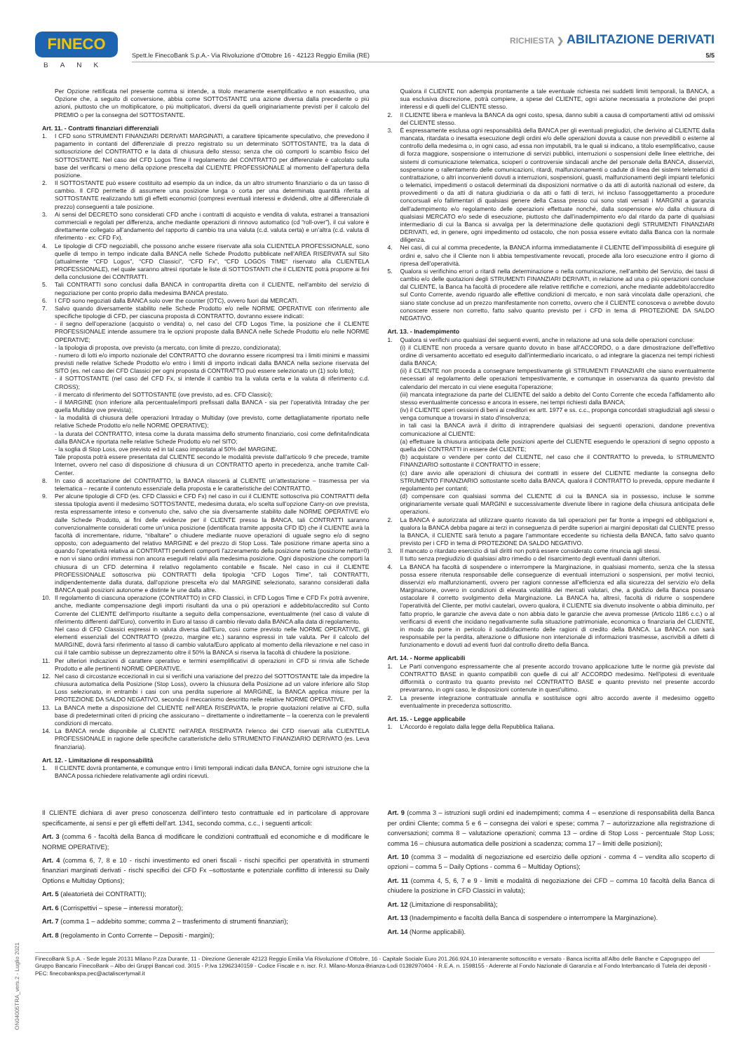FINECO
BANK
RICHIESTA ❯ ABILITAZIONE DERIVATI
Spett.le FinecoBank S.p.A.- Via Rivoluzione d’Ottobre 16 - 42123 Reggio Emilia (RE) 5/5
Per Opzione rettificata nel presente comma si intende, a titolo meramente esemplificativo e non esaustivo, una Opzione che, a seguito di conversione, abbia come SOTTOSTANTE una azione diversa dalla precedente o più azioni, piuttosto che un moltiplicatore, o più moltiplicatori, diversi da quelli originariamente previsti per il calcolo del PREMIO o per la consegna del SOTTOSTANTE.
Art. 11. - Contratti finanziari differenziali
1. I CFD sono STRUMENTI FINANZIARI DERIVATI MARGINATI, a carattere tipicamente speculativo, che prevedono il pagamento in contanti del differenziale di prezzo registrato su un determinato SOTTOSTANTE, tra la data di sottoscrizione del CONTRATTO e la data di chiusura dello stesso; senza che ciò comporti lo scambio fisico del SOTTOSTANTE. Nel caso del CFD Logos Time il regolamento del CONTRATTO per differenziale è calcolato sulla base del verificarsi o meno della opzione prescelta dal CLIENTE PROFESSIONALE al momento dell’apertura della posizione.
2. Il SOTTOSTANTE può essere costituito ad esempio da un indice, da un altro strumento finanziario o da un tasso di cambio. Il CFD permette di assumere una posizione lunga o corta per una determinata quantità riferita al SOTTOSTANTE realizzando tutti gli effetti economici (compresi eventuali interessi e dividendi, oltre al differenziale di prezzo) conseguenti a tale posizione.
3. Ai sensi del DECRETO sono considerati CFD anche i contratti di acquisto e vendita di valuta, estranei a transazioni commerciali e regolati per differenza, anche mediante operazioni di rinnovo automatico (cd “roll-over”), il cui valore è direttamente collegato all’andamento del rapporto di cambio tra una valuta (c.d. valuta certa) e un’altra (c.d. valuta di riferimento - ex: CFD Fx).
4. Le tipologie di CFD negoziabili, che possono anche essere riservate alla sola CLIENTELA PROFESSIONALE, sono quelle di tempo in tempo indicate dalla BANCA nelle Schede Prodotto pubblicate nell’AREA RISERVATA sul Sito (attualmente “CFD Logos”, “CFD Classici”, “CFD Fx”, “CFD LOGOS TIME” riservato alla CLIENTELA PROFESSIONALE), nel quale saranno altresì riportate le liste di SOTTOSTANTI che il CLIENTE potrà proporre ai fini della conclusione dei CONTRATTI.
5. Tali CONTRATTI sono conclusi dalla BANCA in contropartita diretta con il CLIENTE, nell’ambito del servizio di negoziazione per conto proprio dalla medesima BANCA prestato.
6. I CFD sono negoziati dalla BANCA solo over the counter (OTC), ovvero fuori dai MERCATI.
7. Salvo quando diversamente stabilito nelle Schede Prodotto e/o nelle NORME OPERATIVE con riferimento alle specifiche tipologie di CFD, per ciascuna proposta di CONTRATTO, dovranno essere indicati:
- il segno dell’operazione (acquisto o vendita) o, nel caso del CFD Logos Time, la posizione che il CLIENTE PROFESSIONALE intende assumere tra le opzioni proposte dalla BANCA nelle Schede Prodotto e/o nelle NORME OPERATIVE;
- la tipologia di proposta, ove previsto (a mercato, con limite di prezzo, condizionata);
- numero di lotti e/o importo nozionale del CONTRATTO che dovranno essere ricompresi tra i limiti minimi e massimi previsti nelle relative Schede Prodotto e/o entro i limiti di importo indicati dalla BANCA nella sezione riservata del SITO (es. nel caso dei CFD Classici per ogni proposta di CONTRATTO può essere selezionato un (1) solo lotto);
- il SOTTOSTANTE (nel caso del CFD Fx, si intende il cambio tra la valuta certa e la valuta di riferimento c.d. CROSS);
- il mercato di riferimento del SOTTOSTANTE (ove previsto, ad es. CFD Classici);
- il MARGINE (non inferiore alla percentuale/importi prefissati dalla BANCA - sia per l’operatività Intraday che per quella Multiday ove prevista);
- la modalità di chiusura delle operazioni Intraday o Multiday (ove previsto, come dettagliatamente riportato nelle relative Schede Prodotto e/o nelle NORME OPERATIVE);
- la durata del CONTRATTO, intesa come la durata massima dello strumento finanziario, così come definita/indicata dalla BANCA e riportata nelle relative Schede Prodotto e/o nel SITO;
- la soglia di Stop Loss, ove previsto ed in tal caso impostata al 50% del MARGINE.
Tale proposta potrà essere presentata dal CLIENTE secondo le modalità previste dall’articolo 9 che precede, tramite Internet, ovvero nel caso di disposizione di chiusura di un CONTRATTO aperto in precedenza, anche tramite Call-Center.
8. In caso di accettazione del CONTRATTO, la BANCA rilascerà al CLIENTE un’attestazione – trasmessa per via telematica – recante il contenuto essenziale della proposta e le caratteristiche del CONTRATTO.
9. Per alcune tipologie di CFD (es. CFD Classici e CFD Fx) nel caso in cui il CLIENTE sottoscriva più CONTRATTI della stessa tipologia aventi il medesimo SOTTOSTANTE, medesima durata, e/o scelta sull’opzione Carry-on ove prevista, resta espressamente inteso e convenuto che, salvo che sia diversamente stabilito dalle NORME OPERATIVE e/o dalle Schede Prodotto, ai fini delle evidenze per il CLIENTE presso la BANCA, tali CONTRATTI saranno convenzionalmente considerati come un’unica posizione (identificata tramite apposita CFD ID) che il CLIENTE avrà la facoltà di incrementare, ridurre, “ribaltare” o chiudere mediante nuove operazioni di uguale segno e/o di segno opposto, con adeguamento del relativo MARGINE e del prezzo di Stop Loss. Tale posizione rimane aperta sino a quando l’operatività relativa ai CONTRATTI pendenti comporti l’azzeramento della posizione netta (posizione netta=0) e non vi siano ordini immessi non ancora eseguiti relativi alla medesima posizione. Ogni disposizione che comporti la chiusura di un CFD determina il relativo regolamento contabile e fiscale. Nel caso in cui il CLIENTE PROFESSIONALE sottoscriva più CONTRATTI della tipologia “CFD Logos Time”, tali CONTRATTI, indipendentemente dalla durata, dall’opzione prescelta e/o dal MARGINE selezionato, saranno considerati dalla BANCA quali posizioni autonome e distinte le une dalla altre.
10. Il regolamento di ciascuna operazione (CONTRATTO) in CFD Classici, in CFD Logos Time e CFD Fx potrà avvenire, anche, mediante compensazione degli importi risultanti da una o più operazioni e addebito/accredito sul Conto Corrente del CLIENTE dell’importo risultante a seguito della compensazione, eventualmente (nel caso di valute di riferimento differenti dall’Euro), convertito in Euro al tasso di cambio rilevato dalla BANCA alla data di regolamento.
Nel caso di CFD Classici espressi in valuta diversa dall’Euro, così come previsto nelle NORME OPERATIVE, gli elementi essenziali del CONTRATTO (prezzo, margine etc.) saranno espressi in tale valuta. Per il calcolo del MARGINE, dovrà farsi riferimento al tasso di cambio valuta/Euro applicato al momento della rilevazione e nel caso in cui il tale cambio subisse un deprezzamento oltre il 50% la BANCA si riserva la facoltà di chiudere la posizione.
11. Per ulteriori indicazioni di carattere operativo e termini esemplificativi di operazioni in CFD si rinvia alle Schede Prodotto e alle pertinenti NORME OPERATIVE.
12. Nel caso di circostanze eccezionali in cui si verifichi una variazione del prezzo del SOTTOSTANTE tale da impedire la chiusura automatica della Posizione (Stop Loss), ovvero la chiusura della Posizione ad un valore inferiore allo Stop Loss selezionato, in entrambi i casi con una perdita superiore al MARGINE, la BANCA applica misure per la PROTEZIONE DA SALDO NEGATIVO, secondo il meccanismo descritto nelle relative NORME OPERATIVE.
13. La BANCA mette a disposizione del CLIENTE nell’AREA RISERVATA, le proprie quotazioni relative ai CFD, sulla base di predeterminati criteri di pricing che assicurano – direttamente o indirettamente – la coerenza con le prevalenti condizioni di mercato.
14. La BANCA rende disponibile al CLIENTE nell’AREA RISERVATA l’elenco dei CFD riservati alla CLIENTELA PROFESSIONALE in ragione delle specifiche caratteristiche dello STRUMENTO FINANZIARIO DERIVATO (es. Leva finanziaria).
Art. 12. - Limitazione di responsabilità
1. Il CLIENTE dovrà prontamente, e comunque entro i limiti temporali indicati dalla BANCA, fornire ogni istruzione che la BANCA possa richiedere relativamente agli ordini ricevuti.
Qualora il CLIENTE non adempia prontamente a tale eventuale richiesta nei suddetti limiti temporali, la BANCA, a sua esclusiva discrezione, potrà compiere, a spese del CLIENTE, ogni azione necessaria a protezione dei propri interessi e di quelli del CLIENTE stesso.
2. Il CLIENTE libera e manleva la BANCA da ogni costo, spesa, danno subiti a causa di comportamenti attivi od omissivi del CLIENTE stesso.
3. È espressamente esclusa ogni responsabilità della BANCA per gli eventuali pregiudizi, che derivino al CLIENTE dalla mancata, ritardata o inesatta esecuzione degli ordini e/o delle operazioni dovuta a cause non prevedibili o esterne al controllo della medesima o, in ogni caso, ad essa non imputabili, tra le quali si indicano, a titolo esemplificativo, cause di forza maggiore, sospensione o interruzione di servizi pubblici, interruzioni o sospensioni delle linee elettriche, dei sistemi di comunicazione telematica, scioperi o controversie sindacali anche del personale della BANCA, disservizi, sospensione o rallentamento delle comunicazioni, ritardi, malfunzionamenti o cadute di linea dei sistemi telematici di contrattazione, o altri inconvenienti dovuti a interruzioni, sospensioni, guasti, malfunzionamenti degli impianti telefonici o telematici, impedimenti o ostacoli determinati da disposizioni normative o da atti di autorità nazionali od estere, da provvedimenti o da atti di natura giudiziaria o da atti o fatti di terzi, ivi incluso l’assoggettamento a procedure concorsuali e/o fallimentari di qualsiasi genere della Cassa presso cui sono stati versati i MARGINI a garanzia dell’adempimento e/o regolamento delle operazioni effettuate nonché, dalla sospensione e/o dalla chiusura di qualsiasi MERCATO e/o sede di esecuzione, piuttosto che dall’inadempimento e/o dal ritardo da parte di qualsiasi intermediario di cui la Banca si avvalga per la determinazione delle quotazioni degli STRUMENTI FINANZIARI DERIVATI, ed, in genere, ogni impedimento od ostacolo, che non possa essere evitato dalla Banca con la normale diligenza.
4. Nei casi, di cui al comma precedente, la BANCA informa immediatamente il CLIENTE dell’impossibilità di eseguire gli ordini e, salvo che il Cliente non li abbia tempestivamente revocati, procede alla loro esecuzione entro il giorno di ripresa dell’operatività.
5. Qualora si verifichino errori o ritardi nella determinazione o nella comunicazione, nell’ambito del Servizio, dei tassi di cambio e/o delle quotazioni degli STRUMENTI FINANZIARI DERIVATI, in relazione ad una o più operazioni concluse dal CLIENTE, la Banca ha facoltà di procedere alle relative rettifiche e correzioni, anche mediante addebito/accredito sul Conto Corrente, avendo riguardo alle effettive condizioni di mercato, e non sarà vincolata dalle operazioni, che siano state concluse ad un prezzo manifestamente non corretto, ovvero che il CLIENTE conosceva o avrebbe dovuto conoscere essere non corretto, fatto salvo quanto previsto per i CFD in tema di PROTEZIONE DA SALDO NEGATIVO.
Art. 13. - Inadempimento
1. Qualora si verifichi uno qualsiasi dei seguenti eventi, anche in relazione ad una sola delle operazioni concluse:
(i) il CLIENTE non proceda a versare quanto dovuto in base all’ACCORDO, o a dare dimostrazione dell’effettivo ordine di versamento accettato ed eseguito dall’intermediario incaricato, o ad integrare la giacenza nei tempi richiesti dalla BANCA;
(ii) il CLIENTE non proceda a consegnare tempestivamente gli STRUMENTI FINANZIARI che siano eventualmente necessari al regolamento delle operazioni tempestivamente, e comunque in osservanza da quanto previsto dal calendario del mercato in cui viene eseguita l’operazione;
(iii) mancata integrazione da parte del CLIENTE del saldo a debito del Conto Corrente che ecceda l’affidamento allo stesso eventualmente concesso e ancora in essere, nei tempi richiesti dalla BANCA;
(iv) il CLIENTE operi cessioni di beni ai creditori ex artt. 1977 e ss. c.c., proponga concordati stragiudiziali agli stessi o venga comunque a trovarsi in stato d’insolvenza;
in tali casi la BANCA avrà il diritto di intraprendere qualsiasi dei seguenti operazioni, dandone preventiva comunicazione al CLIENTE:
(a) effettuare la chiusura anticipata delle posizioni aperte del CLIENTE eseguendo le operazioni di segno opposto a quella dei CONTRATTI in essere del CLIENTE;
(b) acquistare o vendere per conto del CLIENTE, nel caso che il CONTRATTO lo preveda, lo STRUMENTO FINANZIARIO sottostante il CONTRATTO in essere;
(c) dare avvio alle operazioni di chiusura dei contratti in essere del CLIENTE mediante la consegna dello STRUMENTO FINANZIARIO sottostante scelto dalla BANCA, qualora il CONTRATTO lo preveda, oppure mediante il regolamento per contanti;
(d) compensare con qualsiasi somma del CLIENTE di cui la BANCA sia in possesso, incluse le somme originariamente versate quali MARGINI e successivamente divenute libere in ragione della chiusura anticipata delle operazioni.
2. La BANCA è autorizzata ad utilizzare quanto ricavato da tali operazioni per far fronte a impegni ed obbligazioni e, qualora la BANCA debba pagare ai terzi in conseguenza di perdite superiori ai margini depositati dal CLIENTE presso la BANCA, il CLIENTE sarà tenuto a pagare l’ammontare eccedente su richiesta della BANCA, fatto salvo quanto previsto per i CFD in tema di PROTEZIONE DA SALDO NEGATIVO.
3. Il mancato o ritardato esercizio di tali diritti non potrà essere considerato come rinuncia agli stessi.
Il tutto senza pregiudizio di qualsiasi altro rimedio o del risarcimento degli eventuali danni ulteriori.
4. La BANCA ha facoltà di sospendere o interrompere la Marginazione, in qualsiasi momento, senza che la stessa possa essere ritenuta responsabile delle conseguenze di eventuali interruzioni o sospensioni, per motivi tecnici, disservizi e/o malfunzionamenti, ovvero per ragioni connesse all’efficienza ed alla sicurezza del servizio e/o della Marginazione, ovvero in condizioni di elevata volatilità dei mercati valutari, che, a giudizio della Banca possano ostacolare il corretto svolgimento della Marginazione. La BANCA ha, altresì, facoltà di ridurre o sospendere l’operatività del Cliente, per motivi cautelari, ovvero qualora, il CLIENTE sia divenuto insolvente o abbia diminuito, per fatto proprio, le garanzie che aveva date o non abbia dato le garanzie che aveva promesse (Articolo 1186 c.c.) o al verificarsi di eventi che incidano negativamente sulla situazione patrimoniale, economica o finanziaria del CLIENTE, in modo da porre in pericolo il soddisfacimento delle ragioni di credito della BANCA. La BANCA non sarà responsabile per la perdita, alterazione o diffusione non intenzionale di informazioni trasmesse, ascrivibili a difetti di funzionamento e dovuti ad eventi fuori dal controllo diretto della Banca.
Art. 14. - Norme applicabili
1. Le Parti convengono espressamente che al presente accordo trovano applicazione tutte le norme già previste dal CONTRATTO BASE in quanto compatibili con quelle di cui all’ ACCORDO medesimo. Nell’ipotesi di eventuale difformità o contrasto tra quanto previsto nel CONTRATTO BASE e quanto previsto nel presente accordo prevarranno, in ogni caso, le disposizioni contenute in quest’ultimo.
2. La presente integrazione contrattuale annulla e sostituisce ogni altro accordo avente il medesimo oggetto eventualmente in precedenza sottoscritto.
Art. 15. - Legge applicabile
1. L’Accordo è regolato dalla legge della Repubblica Italiana.
Il CLIENTE dichiara di aver preso conoscenza dell’intero testo contrattuale ed in particolare di approvare specificamente, ai sensi e per gli effetti dell’art. 1341, secondo comma, c.c., i seguenti articoli:
Art. 3 (comma 6 - facoltà della Banca di modificare le condizioni contrattuali ed economiche e di modificare le NORME OPERATIVE);
Art. 4 (comma 6, 7, 8 e 10 - rischi investimento ed oneri fiscali - rischi specifici per operatività in strumenti finanziari marginati derivati - rischi specifici dei CFD Fx –sottostante e potenziale conflitto di interessi su Daily Options e Multiday Options);
Art. 5 (aleatorietà dei CONTRATTI);
Art. 6 (Corrispettivi – spese – interessi moratori);
Art. 7 (comma 1 – addebito somme; comma 2 – trasferimento di strumenti finanziari);
Art. 8 (regolamento in Conto Corrente – Depositi - margini);
Art. 9 (comma 3 – istruzioni sugli ordini ed inadempimenti; comma 4 – esenzione di responsabilità della Banca per ordini Cliente; comma 5 e 6 – consegna dei valori e spese; comma 7 – autorizzazione alla registrazione di conversazioni; comma 8 – valutazione operazioni; comma 13 – ordine di Stop Loss - percentuale Stop Loss; comma 16 – chiusura automatica delle posizioni a scadenza; comma 17 – limiti delle posizioni);
Art. 10 (comma 3 – modalità di negoziazione ed esercizio delle opzioni - comma 4 – vendita allo scoperto di opzioni – comma 5 – Daily Options - comma 6 – Multiday Options);
Art. 11 (comma 4, 5, 6, 7 e 9 - limiti e modalità di negoziazione dei CFD – comma 10 facoltà della Banca di chiudere la posizione in CFD Classici in valuta);
Art. 12 (Limitazione di responsabilità);
Art. 13 (Inadempimento e facoltà della Banca di sospendere o interrompere la Marginazione).
Art. 14 (Norme applicabili).
FinecoBank S.p.A. - Sede legale 20131 Milano P.zza Durante, 11 - Direzione Generale 42123 Reggio Emilia Via Rivoluzione d’Ottobre, 16 - Capitale Sociale Euro 201.266.924,10 interamente sottoscritto e versato - Banca iscritta all’Albo delle Banche e Capogruppo del Gruppo Bancario FinecoBank – Albo dei Gruppi Bancari cod. 3015 - P.Iva 12962340159 - Codice Fiscale e n. iscr. R.I. Milano-Monza-Brianza-Lodi 01392970404 - R.E.A. n. 1598155 - Aderente al Fondo Nazionale di Garanzia e al Fondo Interbancario di Tutela dei depositi - PEC: finecobankspa.pec@actaliscertymail.it
ON04005TRA_vers.2 - Luglio 2021